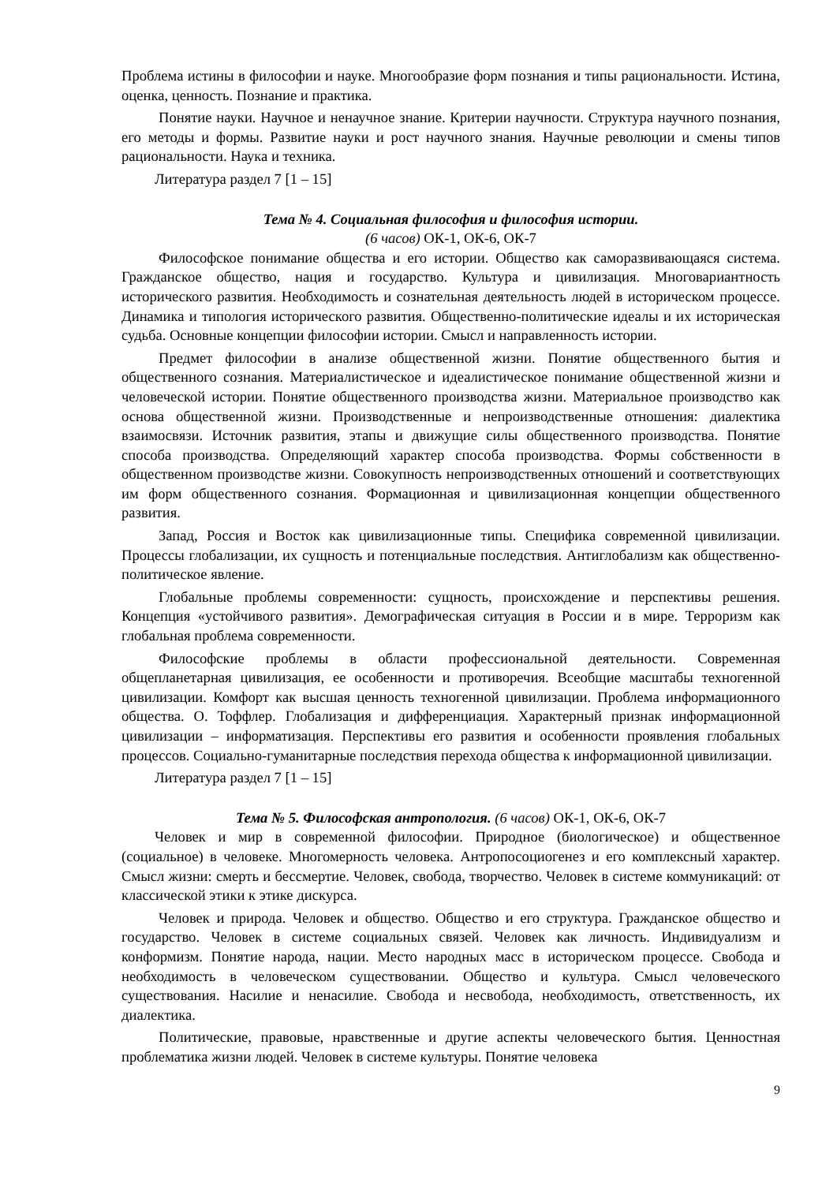Проблема истины в философии и науке. Многообразие форм познания и типы рациональности. Истина, оценка, ценность. Познание и практика.
Понятие науки. Научное и ненаучное знание. Критерии научности. Структура научного познания, его методы и формы. Развитие науки и рост научного знания. Научные революции и смены типов рациональности. Наука и техника.
Литература раздел 7 [1 – 15]
Тема № 4. Социальная философия и философия истории.
(6 часов) ОК-1, ОК-6, ОК-7
Философское понимание общества и его истории. Общество как саморазвивающаяся система. Гражданское общество, нация и государство. Культура и цивилизация. Многовариантность исторического развития. Необходимость и сознательная деятельность людей в историческом процессе. Динамика и типология исторического развития. Общественно-политические идеалы и их историческая судьба. Основные концепции философии истории. Смысл и направленность истории.
Предмет философии в анализе общественной жизни. Понятие общественного бытия и общественного сознания. Материалистическое и идеалистическое понимание общественной жизни и человеческой истории. Понятие общественного производства жизни. Материальное производство как основа общественной жизни. Производственные и непроизводственные отношения: диалектика взаимосвязи. Источник развития, этапы и движущие силы общественного производства. Понятие способа производства. Определяющий характер способа производства. Формы собственности в общественном производстве жизни. Совокупность непроизводственных отношений и соответствующих им форм общественного сознания. Формационная и цивилизационная концепции общественного развития.
Запад, Россия и Восток как цивилизационные типы. Специфика современной цивилизации. Процессы глобализации, их сущность и потенциальные последствия. Антиглобализм как общественно-политическое явление.
Глобальные проблемы современности: сущность, происхождение и перспективы решения. Концепция «устойчивого развития». Демографическая ситуация в России и в мире. Терроризм как глобальная проблема современности.
Философские проблемы в области профессиональной деятельности. Современная общепланетарная цивилизация, ее особенности и противоречия. Всеобщие масштабы техногенной цивилизации. Комфорт как высшая ценность техногенной цивилизации. Проблема информационного общества. О. Тоффлер. Глобализация и дифференциация. Характерный признак информационной цивилизации – информатизация. Перспективы его развития и особенности проявления глобальных процессов. Социально-гуманитарные последствия перехода общества к информационной цивилизации.
Литература раздел 7 [1 – 15]
Тема № 5. Философская антропология. (6 часов) ОК-1, ОК-6, ОК-7
Человек и мир в современной философии. Природное (биологическое) и общественное (социальное) в человеке. Многомерность человека. Антропосоциогенез и его комплексный характер. Смысл жизни: смерть и бессмертие. Человек, свобода, творчество. Человек в системе коммуникаций: от классической этики к этике дискурса.
Человек и природа. Человек и общество. Общество и его структура. Гражданское общество и государство. Человек в системе социальных связей. Человек как личность. Индивидуализм и конформизм. Понятие народа, нации. Место народных масс в историческом процессе. Свобода и необходимость в человеческом существовании. Общество и культура. Смысл человеческого существования. Насилие и ненасилие. Свобода и несвобода, необходимость, ответственность, их диалектика.
Политические, правовые, нравственные и другие аспекты человеческого бытия. Ценностная проблематика жизни людей. Человек в системе культуры. Понятие человека
9